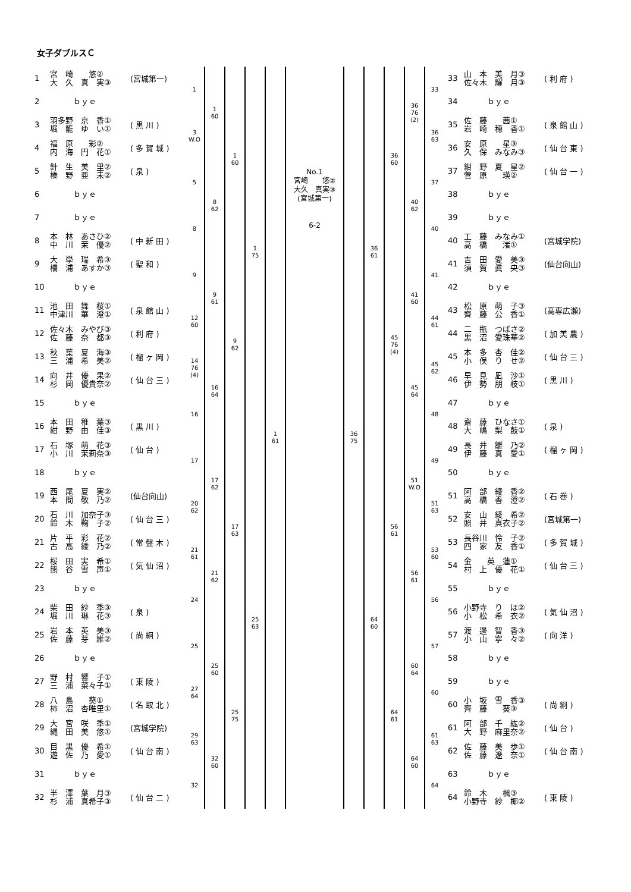女子ダブルスＣ
| 1 | 宮 崎 悠② 大 久 真 実③ | (宮城第一) | 1 | 1 60 | 1 60 | 1 75 | 1 61 |
| 2 | ｂｙｅ | | | | | | |
| 3 | 羽多野 京 香① 堀 籠 ゆ い① | ( 黒 川 ) | 3 W.O | | | | |
| 4 | 福 原 彩② 内 海 円 花① | ( 多 賀 城 ) | | | | | |
| 5 | 針 生 美 里② 榛 野 亜 未② | ( 泉 ) | 5 | 8 62 | | | |
| 6 | ｂｙｅ | | | | | | |
| 7 | ｂｙｅ | | 8 | | | | |
| 8 | 本 林 あさひ② 中 川 茉 優② | ( 中 新 田 ) | | | | | |
| 9 | 大 學 瑞 希③ 橋 浦 あすか③ | ( 聖 和 ) | 9 | 9 61 | 9 62 | | |
| 10 | ｂｙｅ | | | | | | |
| 11 | 池 田 舞 桜① 中津川 華 澄① | ( 泉 館 山 ) | 12 60 | | | | |
| 12 | 佐々木 みやび③ 佐 藤 奈 都③ | ( 利 府 ) | | | | | |
| 13 | 秋 葉 夏 海③ 三 浦 希 美② | ( 榴 ヶ 岡 ) | 14 76 (4) | 16 64 | | | |
| 14 | 向 井 優 果② 杉 岡 優貴奈② | ( 仙 台 三 ) | | | | | |
| 15 | ｂｙｅ | | 16 | | | | |
| 16 | 本 田 稚 葉③ 紺 野 由 佳③ | ( 黒 川 ) | | | | | |
| 17 | 石 塚 萌 花③ 小 川 茉莉奈③ | ( 仙 台 ) | 17 | 17 62 | 17 63 | 25 63 | |
| 18 | ｂｙｅ | | | | | | |
| 19 | 西 尾 夏 実② 本 間 敬 乃② | (仙台向山) | 20 62 | | | | |
| 20 | 石 川 加奈子③ 鈴 木 鞠 子② | ( 仙 台 三 ) | | | | | |
| 21 | 片 平 彩 花② 古 高 綾 乃② | ( 常 盤 木 ) | 21 61 | 21 62 | | | |
| 22 | 桜 田 実 希① 熊 谷 雪 声① | ( 気 仙 沼 ) | | | | | |
| 23 | ｂｙｅ | | 24 | | | | |
| 24 | 柴 田 紗 季③ 堀 川 琳 花③ | ( 泉 ) | | | | | |
| 25 | 岩 本 英 美③ 佐 藤 芽 維② | ( 尚 絅 ) | 25 | 25 60 | 25 75 | | |
| 26 | ｂｙｅ | | | | | | |
| 27 | 野 村 響 子① 三 浦 菜々子① | ( 東 陵 ) | 27 64 | | | | |
| 28 | 八 島 葵① 柿 沼 杏唯里① | ( 名 取 北 ) | | | | | |
| 29 | 大 宮 咲 季① 縄 田 美 悠① | (宮城学院) | 29 63 | 32 60 | | | |
| 30 | 目 黒 優 希① 遊 佐 乃 愛① | ( 仙 台 南 ) | | | | | |
| 31 | ｂｙｅ | | 32 | | | | |
| 32 | 半 澤 葉 月③ 杉 浦 真希子③ | ( 仙 台 二 ) | | | | | |
No.1
宮崎　　悠②
大久　真実③
(宮城第一)
6-2
| 36 75 | 36 61 | 36 60 | 36 76 (2) | 33 | 33 | 山 本 美 月③ 佐々木 耀 月③ | ( 利 府 ) |
| | | | | | 34 | ｂｙｅ | |
| | | | | 36 63 | 35 | 佐 藤 茜① 岩 崎 穂 香① | ( 泉 館 山 ) |
| | | | | | 36 | 安 原 星③ 久 保 みなみ③ | ( 仙 台 東 ) |
| | | | 40 62 | 37 | 37 | 紺 野 夏 星② 菅 原 瑛② | ( 仙 台 一 ) |
| | | | | | 38 | ｂｙｅ | |
| | | | | 40 | 39 | ｂｙｅ | |
| | | | | | 40 | 工 藤 みなみ① 高 橋 渚① | (宮城学院) |
| | | 45 76 (4) | 41 60 | 41 | 41 | 吉 田 愛 美③ 須 賀 眞 央③ | (仙台向山) |
| | | | | | 42 | ｂｙｅ | |
| | | | | 44 61 | 43 | 松 原 萌 子③ 齊 藤 公 香① | (高専広瀬) |
| | | | | | 44 | 二 瓶 つばさ② 黒 沼 愛珠華② | ( 加 美 農 ) |
| | | | 45 64 | 45 62 | 45 | 本 多 杏 佳② 小 俣 り せ② | ( 仙 台 三 ) |
| | | | | | 46 | 早 見 凪 沙① 伊 勢 朋 枝① | ( 黒 川 ) |
| | | | | 48 | 47 | ｂｙｅ | |
| | | | | | 48 | 齋 藤 ひなさ① 大 嶋 梨 鼓① | ( 泉 ) |
| | 64 60 | 56 61 | 51 W.O | 49 | 49 | 長 井 雛 乃② 伊 藤 真 愛① | ( 榴 ヶ 岡 ) |
| | | | | | 50 | ｂｙｅ | |
| | | | | 51 63 | 51 | 阿 部 綾 香② 高 橋 香 澄② | ( 石 巻 ) |
| | | | | | 52 | 安 山 綾 希② 照 井 真衣子② | (宮城第一) |
| | | | 56 61 | 53 60 | 53 | 長谷川 怜 子② 四 家 友 香① | ( 多 賀 城 ) |
| | | | | | 54 | 金 英 蓮① 村 上 優 花① | ( 仙 台 三 ) |
| | | | | 56 | 55 | ｂｙｅ | |
| | | | | | 56 | 小野寺 り ほ② 小 松 希 衣② | ( 気 仙 沼 ) |
| | | 64 61 | 60 64 | 57 | 57 | 渡 邊 智 香③ 小 山 寧 々② | ( 向 洋 ) |
| | | | | | 58 | ｂｙｅ | |
| | | | | 60 | 59 | ｂｙｅ | |
| | | | | | 60 | 小 坂 雪 香③ 齊 藤 葵③ | ( 尚 絅 ) |
| | | | 64 60 | 61 63 | 61 | 阿 部 千 紘② 大 野 麻里奈② | ( 仙 台 ) |
| | | | | | 62 | 佐 藤 美 歩① 佐 藤 遼 奈① | ( 仙 台 南 ) |
| | | | | 64 | 63 | ｂｙｅ | |
| | | | | | 64 | 鈴 木 楓③ 小野寺 紗 椰② | ( 東 陵 ) |